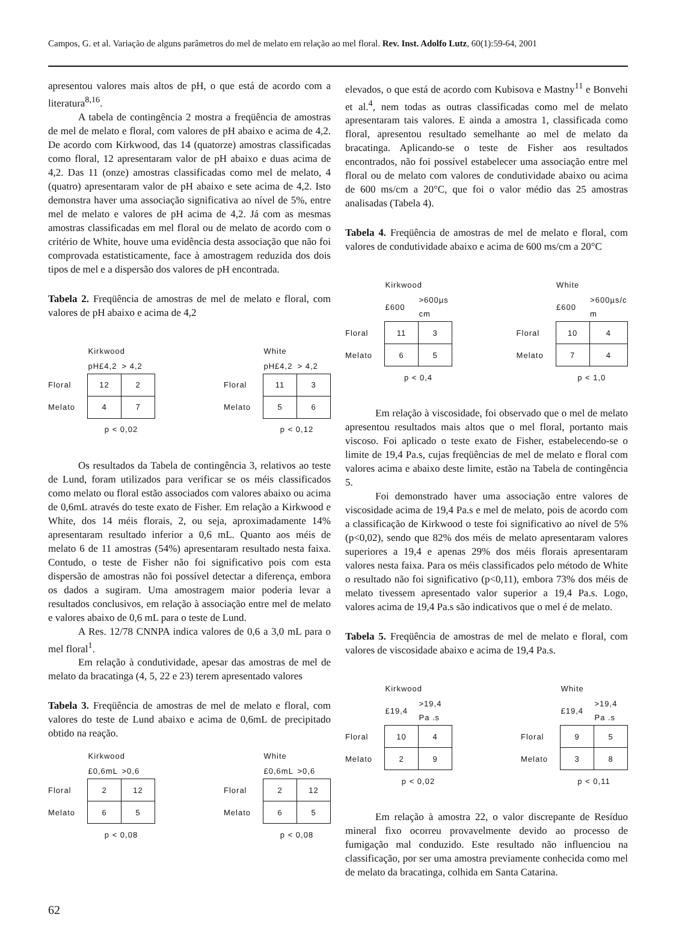Campos, G. et al. Variação de alguns parâmetros do mel de melato em relação ao mel floral. Rev. Inst. Adolfo Lutz, 60(1):59-64, 2001
apresentou valores mais altos de pH, o que está de acordo com a literatura<sup>8,16</sup>.
A tabela de contingência 2 mostra a freqüência de amostras de mel de melato e floral, com valores de pH abaixo e acima de 4,2. De acordo com Kirkwood, das 14 (quatorze) amostras classificadas como floral, 12 apresentaram valor de pH abaixo e duas acima de 4,2. Das 11 (onze) amostras classificadas como mel de melato, 4 (quatro) apresentaram valor de pH abaixo e sete acima de 4,2. Isto demonstra haver uma associação significativa ao nível de 5%, entre mel de melato e valores de pH acima de 4,2. Já com as mesmas amostras classificadas em mel floral ou de melato de acordo com o critério de White, houve uma evidência desta associação que não foi comprovada estatisticamente, face à amostragem reduzida dos dois tipos de mel e a dispersão dos valores de pH encontrada.
Tabela 2. Freqüência de amostras de mel de melato e floral, com valores de pH abaixo e acima de 4,2
| | Kirkwood | |
| --- | --- | --- |
| | pH£4,2 | > 4,2 |
| Floral | 12 | 2 |
| Melato | 4 | 7 |
| | p < 0,02 | |
| | White | |
| --- | --- | --- |
| | pH£4,2 | > 4,2 |
| Floral | 11 | 3 |
| Melato | 5 | 6 |
| | p < 0,12 | |
Os resultados da Tabela de contingência 3, relativos ao teste de Lund, foram utilizados para verificar se os méis classificados como melato ou floral estão associados com valores abaixo ou acima de 0,6mL através do teste exato de Fisher. Em relação a Kirkwood e White, dos 14 méis florais, 2, ou seja, aproximadamente 14% apresentaram resultado inferior a 0,6 mL. Quanto aos méis de melato 6 de 11 amostras (54%) apresentaram resultado nesta faixa. Contudo, o teste de Fisher não foi significativo pois com esta dispersão de amostras não foi possível detectar a diferença, embora os dados a sugiram. Uma amostragem maior poderia levar a resultados conclusivos, em relação à associação entre mel de melato e valores abaixo de 0,6 mL para o teste de Lund.
A Res. 12/78 CNNPA indica valores de 0,6 a 3,0 mL para o mel floral<sup>1</sup>.
Em relação à condutividade, apesar das amostras de mel de melato da bracatinga (4, 5, 22 e 23) terem apresentado valores
Tabela 3. Freqüência de amostras de mel de melato e floral, com valores do teste de Lund abaixo e acima de 0,6mL de precipitado obtido na reação.
| | Kirkwood | |
| --- | --- | --- |
| | £0,6mL | >0,6 |
| Floral | 2 | 12 |
| Melato | 6 | 5 |
| | p < 0,08 | |
| | White | |
| --- | --- | --- |
| | £0,6mL | >0,6 |
| Floral | 2 | 12 |
| Melato | 6 | 5 |
| | p < 0,08 | |
elevados, o que está de acordo com Kubisova e Mastny<sup>11</sup> e Bonvehi et al.<sup>4</sup>, nem todas as outras classificadas como mel de melato apresentaram tais valores. E ainda a amostra 1, classificada como floral, apresentou resultado semelhante ao mel de melato da bracatinga. Aplicando-se o teste de Fisher aos resultados encontrados, não foi possível estabelecer uma associação entre mel floral ou de melato com valores de condutividade abaixo ou acima de 600 ms/cm a 20°C, que foi o valor médio das 25 amostras analisadas (Tabela 4).
Tabela 4. Freqüência de amostras de mel de melato e floral, com valores de condutividade abaixo e acima de 600 ms/cm a 20°C
| | Kirkwood | |
| --- | --- | --- |
| | £600 | >600µs cm |
| Floral | 11 | 3 |
| Melato | 6 | 5 |
| | p < 0,4 | |
| | White | |
| --- | --- | --- |
| | £600 | >600µs/c m |
| Floral | 10 | 4 |
| Melato | 7 | 4 |
| | p < 1,0 | |
Em relação à viscosidade, foi observado que o mel de melato apresentou resultados mais altos que o mel floral, portanto mais viscoso. Foi aplicado o teste exato de Fisher, estabelecendo-se o limite de 19,4 Pa.s, cujas freqüências de mel de melato e floral com valores acima e abaixo deste limite, estão na Tabela de contingência 5.
Foi demonstrado haver uma associação entre valores de viscosidade acima de 19,4 Pa.s e mel de melato, pois de acordo com a classificação de Kirkwood o teste foi significativo ao nível de 5% (p<0,02), sendo que 82% dos méis de melato apresentaram valores superiores a 19,4 e apenas 29% dos méis florais apresentaram valores nesta faixa. Para os méis classificados pelo método de White o resultado não foi significativo (p<0,11), embora 73% dos méis de melato tivessem apresentado valor superior a 19,4 Pa.s. Logo, valores acima de 19,4 Pa.s são indicativos que o mel é de melato.
Tabela 5. Freqüência de amostras de mel de melato e floral, com valores de viscosidade abaixo e acima de 19,4 Pa.s.
| | Kirkwood | |
| --- | --- | --- |
| | £19,4 | >19,4 Pa .s |
| Floral | 10 | 4 |
| Melato | 2 | 9 |
| | p < 0,02 | |
| | White | |
| --- | --- | --- |
| | £19,4 | >19,4 Pa .s |
| Floral | 9 | 5 |
| Melato | 3 | 8 |
| | p < 0,11 | |
Em relação à amostra 22, o valor discrepante de Resíduo mineral fixo ocorreu provavelmente devido ao processo de fumigação mal conduzido. Este resultado não influenciou na classificação, por ser uma amostra previamente conhecida como mel de melato da bracatinga, colhida em Santa Catarina.
62